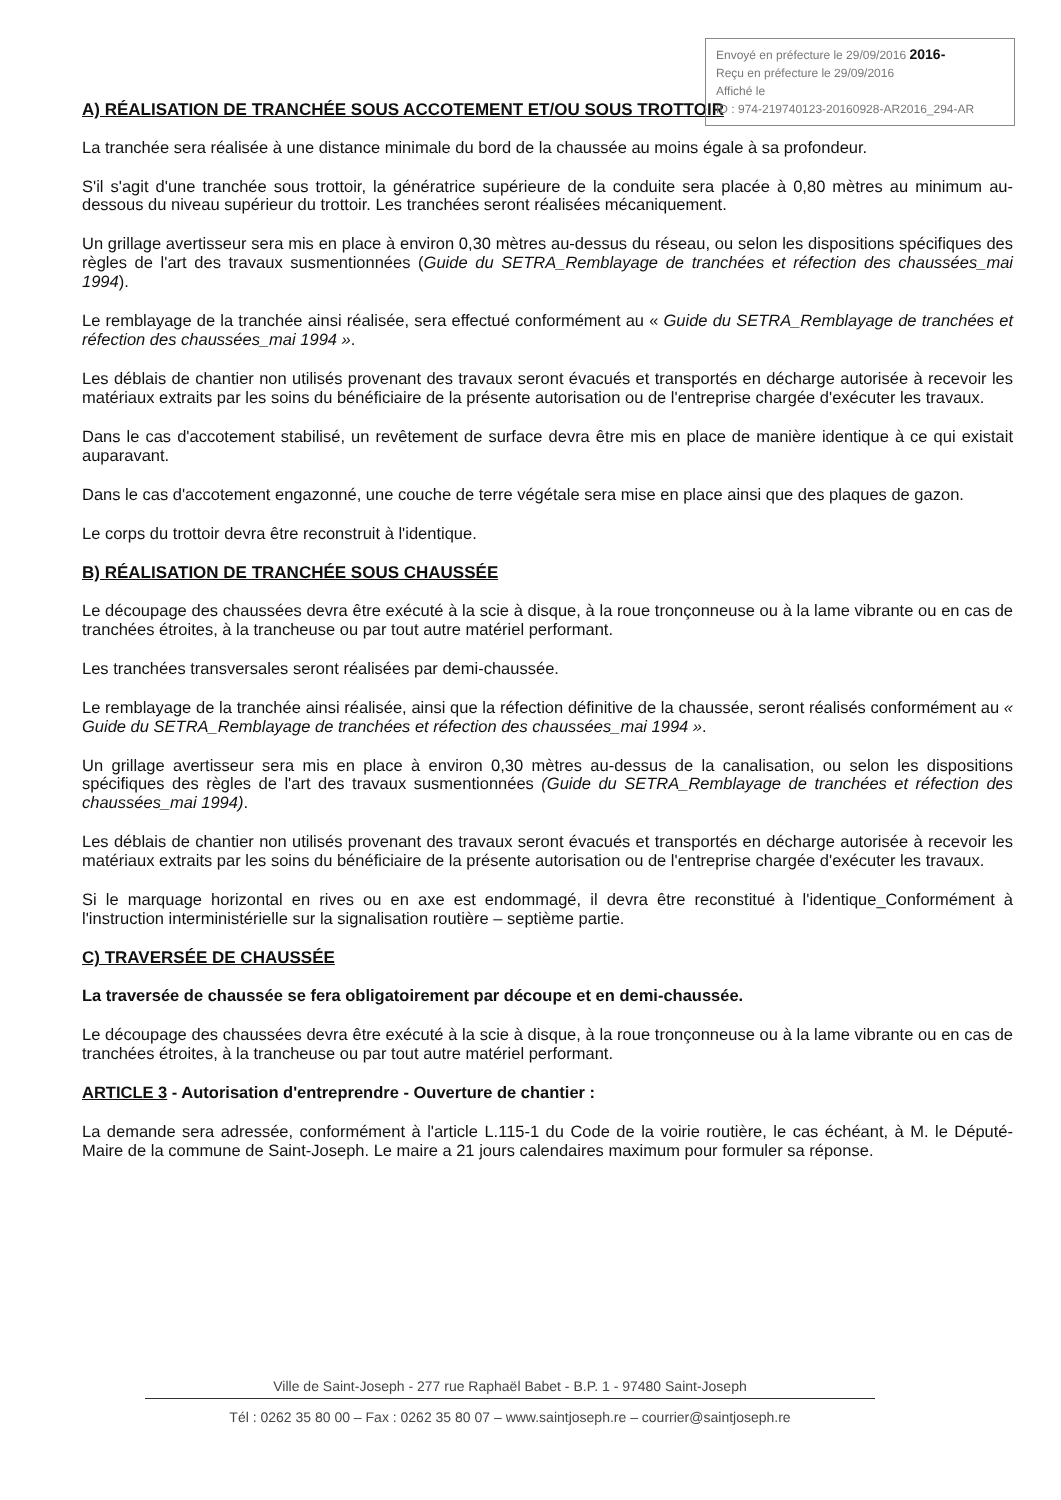Envoyé en préfecture le 29/09/2016 2016-
Reçu en préfecture le 29/09/2016
Affiché le
ID : 974-219740123-20160928-AR2016_294-AR
A) RÉALISATION DE TRANCHÉE SOUS ACCOTEMENT ET/OU SOUS TROTTOIR
La tranchée sera réalisée à une distance minimale du bord de la chaussée au moins égale à sa profondeur.
S'il s'agit d'une tranchée sous trottoir, la génératrice supérieure de la conduite sera placée à 0,80 mètres au minimum au-dessous du niveau supérieur du trottoir. Les tranchées seront réalisées mécaniquement.
Un grillage avertisseur sera mis en place à environ 0,30 mètres au-dessus du réseau, ou selon les dispositions spécifiques des règles de l'art des travaux susmentionnées (Guide du SETRA_Remblayage de tranchées et réfection des chaussées_mai 1994).
Le remblayage de la tranchée ainsi réalisée, sera effectué conformément au « Guide du SETRA_Remblayage de tranchées et réfection des chaussées_mai 1994 ».
Les déblais de chantier non utilisés provenant des travaux seront évacués et transportés en décharge autorisée à recevoir les matériaux extraits par les soins du bénéficiaire de la présente autorisation ou de l'entreprise chargée d'exécuter les travaux.
Dans le cas d'accotement stabilisé, un revêtement de surface devra être mis en place de manière identique à ce qui existait auparavant.
Dans le cas d'accotement engazonné, une couche de terre végétale sera mise en place ainsi que des plaques de gazon.
Le corps du trottoir devra être reconstruit à l'identique.
B) RÉALISATION DE TRANCHÉE SOUS CHAUSSÉE
Le découpage des chaussées devra être exécuté à la scie à disque, à la roue tronçonneuse ou à la lame vibrante ou en cas de tranchées étroites, à la trancheuse ou par tout autre matériel performant.
Les tranchées transversales seront réalisées par demi-chaussée.
Le remblayage de la tranchée ainsi réalisée, ainsi que la réfection définitive de la chaussée, seront réalisés conformément au « Guide du SETRA_Remblayage de tranchées et réfection des chaussées_mai 1994 ».
Un grillage avertisseur sera mis en place à environ 0,30 mètres au-dessus de la canalisation, ou selon les dispositions spécifiques des règles de l'art des travaux susmentionnées (Guide du SETRA_Remblayage de tranchées et réfection des chaussées_mai 1994).
Les déblais de chantier non utilisés provenant des travaux seront évacués et transportés en décharge autorisée à recevoir les matériaux extraits par les soins du bénéficiaire de la présente autorisation ou de l'entreprise chargée d'exécuter les travaux.
Si le marquage horizontal en rives ou en axe est endommagé, il devra être reconstitué à l'identique_Conformément à l'instruction interministérielle sur la signalisation routière – septième partie.
C) TRAVERSÉE DE CHAUSSÉE
La traversée de chaussée se fera obligatoirement par découpe et en demi-chaussée.
Le découpage des chaussées devra être exécuté à la scie à disque, à la roue tronçonneuse ou à la lame vibrante ou en cas de tranchées étroites, à la trancheuse ou par tout autre matériel performant.
ARTICLE 3 - Autorisation d'entreprendre - Ouverture de chantier :
La demande sera adressée, conformément à l'article L.115-1 du Code de la voirie routière, le cas échéant, à M. le Député-Maire de la commune de Saint-Joseph. Le maire a 21 jours calendaires maximum pour formuler sa réponse.
Ville de Saint-Joseph - 277 rue Raphaël Babet - B.P. 1 - 97480 Saint-Joseph
Tél : 0262 35 80 00 – Fax : 0262 35 80 07 – www.saintjoseph.re – courrier@saintjoseph.re